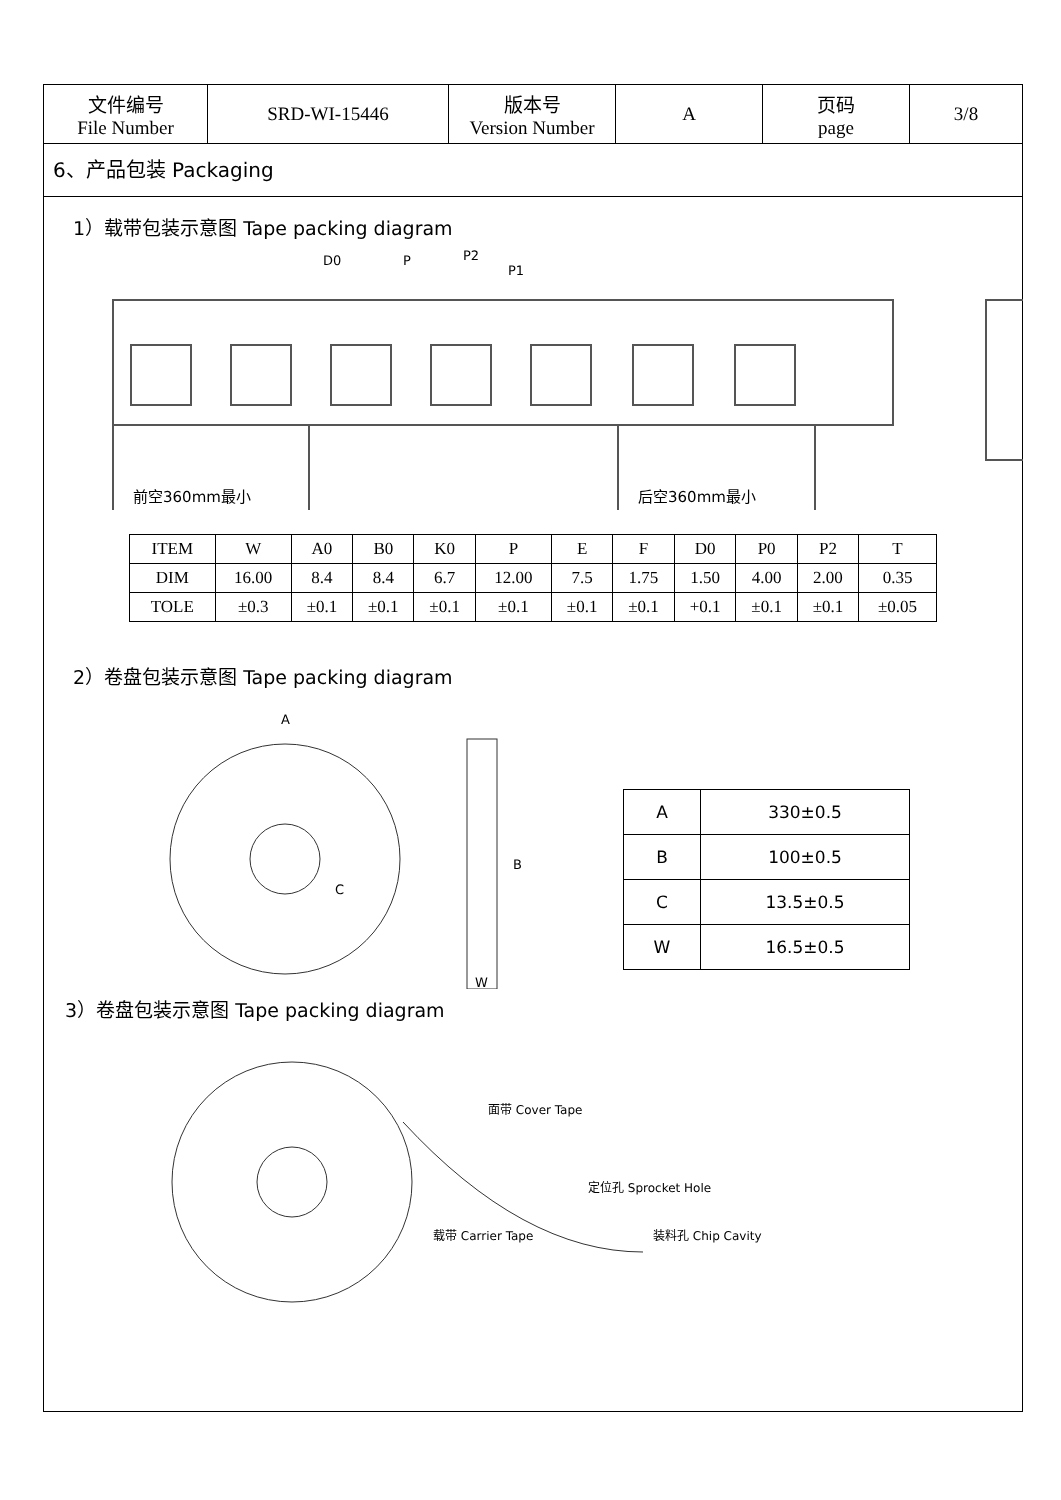| 文件编号 File Number | SRD-WI-15446 | 版本号 Version Number | A | 页码 page | 3/8 |
6、产品包装 Packaging
1）载带包装示意图 Tape packing diagram
D0
P
P2
P1
前空360mm最小
后空360mm最小
| ITEM | W | A0 | B0 | K0 | P | E | F | D0 | P0 | P2 | T |
| DIM | 16.00 | 8.4 | 8.4 | 6.7 | 12.00 | 7.5 | 1.75 | 1.50 | 4.00 | 2.00 | 0.35 |
| TOLE | ±0.3 | ±0.1 | ±0.1 | ±0.1 | ±0.1 | ±0.1 | ±0.1 | +0.1 | ±0.1 | ±0.1 | ±0.05 |
2）卷盘包装示意图 Tape packing diagram
A
B
C
W
| A | 330±0.5 |
| B | 100±0.5 |
| C | 13.5±0.5 |
| W | 16.5±0.5 |
3）卷盘包装示意图 Tape packing diagram
面带 Cover Tape
定位孔 Sprocket Hole
载带 Carrier Tape
装料孔 Chip Cavity